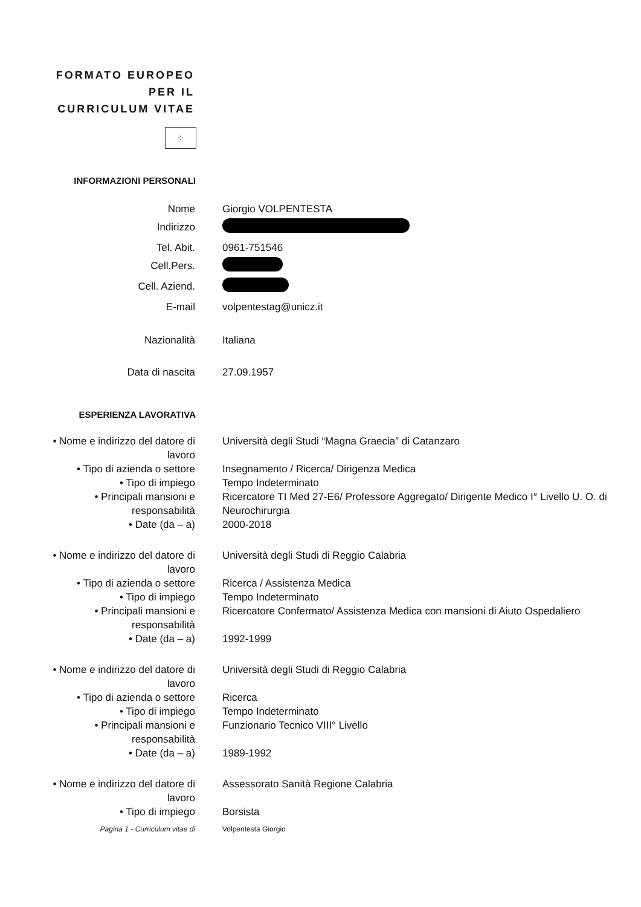FORMATO EUROPEO PER IL CURRICULUM VITAE
⁘
INFORMAZIONI PERSONALI
Nome Giorgio VOLPENTESTA
Indirizzo
Tel. Abit. 0961-751546
Cell.Pers.
Cell. Aziend.
E-mail volpentestag@unicz.it
Nazionalità Italiana
Data di nascita 27.09.1957
ESPERIENZA LAVORATIVA
• Nome e indirizzo del datore di lavoro
Università degli Studi “Magna Graecia” di Catanzaro
• Tipo di azienda o settore
Insegnamento / Ricerca/ Dirigenza Medica
• Tipo di impiego Tempo Indeterminato
• Principali mansioni e responsabilità
Ricercatore TI Med 27-E6/ Professore Aggregato/ Dirigente Medico I° Livello U. O. di Neurochirurgia
• Date (da – a) 2000-2018
• Nome e indirizzo del datore di lavoro
Università degli Studi di Reggio Calabria
• Tipo di azienda o settore
Ricerca / Assistenza Medica
• Tipo di impiego Tempo Indeterminato
• Principali mansioni e responsabilità
Ricercatore Confermato/ Assistenza Medica con mansioni di Aiuto Ospedaliero
• Date (da – a) 1992-1999
• Nome e indirizzo del datore di lavoro
Università degli Studi di Reggio Calabria
• Tipo di azienda o settore
Ricerca
• Tipo di impiego Tempo Indeterminato
• Principali mansioni e responsabilità
Funzionario Tecnico VIII° Livello
• Date (da – a) 1989-1992
• Nome e indirizzo del datore di lavoro
Assessorato Sanità Regione Calabria
• Tipo di impiego Borsista
Pagina 1 - Curriculum vitae di Volpentesta Giorgio